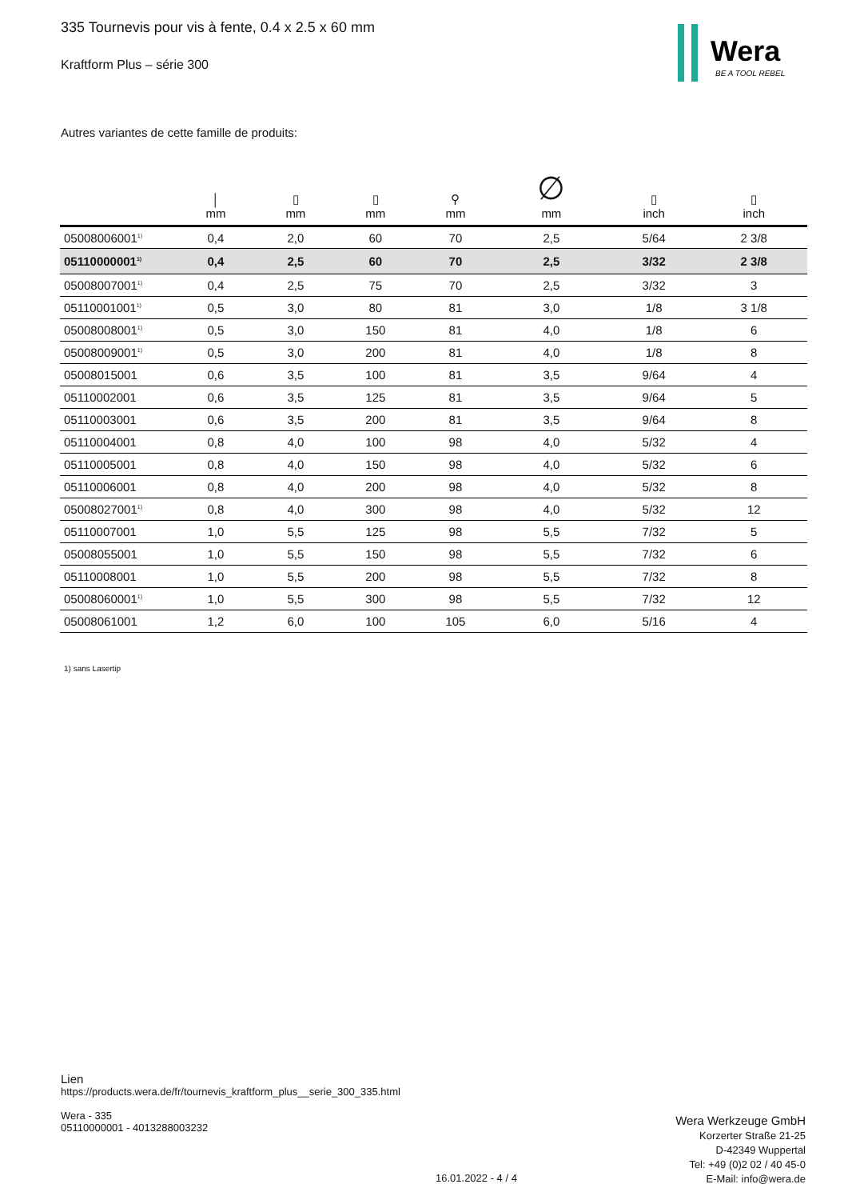335 Tournevis pour vis à fente, 0.4 x 2.5 x 60 mm
Kraftform Plus – série 300
Wera
BE A TOOL REBEL
Autres variantes de cette famille de produits:
| | │ mm | ▯ mm | ▯ mm | ⚲ mm | ∅ mm | ▯ inch | ▯ inch |
| --- | --- | --- | --- | --- | --- | --- | --- |
| 05008006001<sup>1)</sup> | 0,4 | 2,0 | 60 | 70 | 2,5 | 5/64 | 2 3/8 |
| 05110000001<sup>1)</sup> | 0,4 | 2,5 | 60 | 70 | 2,5 | 3/32 | 2 3/8 |
| 05008007001<sup>1)</sup> | 0,4 | 2,5 | 75 | 70 | 2,5 | 3/32 | 3 |
| 05110001001<sup>1)</sup> | 0,5 | 3,0 | 80 | 81 | 3,0 | 1/8 | 3 1/8 |
| 05008008001<sup>1)</sup> | 0,5 | 3,0 | 150 | 81 | 4,0 | 1/8 | 6 |
| 05008009001<sup>1)</sup> | 0,5 | 3,0 | 200 | 81 | 4,0 | 1/8 | 8 |
| 05008015001 | 0,6 | 3,5 | 100 | 81 | 3,5 | 9/64 | 4 |
| 05110002001 | 0,6 | 3,5 | 125 | 81 | 3,5 | 9/64 | 5 |
| 05110003001 | 0,6 | 3,5 | 200 | 81 | 3,5 | 9/64 | 8 |
| 05110004001 | 0,8 | 4,0 | 100 | 98 | 4,0 | 5/32 | 4 |
| 05110005001 | 0,8 | 4,0 | 150 | 98 | 4,0 | 5/32 | 6 |
| 05110006001 | 0,8 | 4,0 | 200 | 98 | 4,0 | 5/32 | 8 |
| 05008027001<sup>1)</sup> | 0,8 | 4,0 | 300 | 98 | 4,0 | 5/32 | 12 |
| 05110007001 | 1,0 | 5,5 | 125 | 98 | 5,5 | 7/32 | 5 |
| 05008055001 | 1,0 | 5,5 | 150 | 98 | 5,5 | 7/32 | 6 |
| 05110008001 | 1,0 | 5,5 | 200 | 98 | 5,5 | 7/32 | 8 |
| 05008060001<sup>1)</sup> | 1,0 | 5,5 | 300 | 98 | 5,5 | 7/32 | 12 |
| 05008061001 | 1,2 | 6,0 | 100 | 105 | 6,0 | 5/16 | 4 |
1) sans Lasertip
Lien
https://products.wera.de/fr/tournevis_kraftform_plus__serie_300_335.html
Wera - 335
05110000001 - 4013288003232
16.01.2022 - 4 / 4
Wera Werkzeuge GmbH
Korzerter Straße 21-25
D-42349 Wuppertal
Tel: +49 (0)2 02 / 40 45-0
E-Mail: info@wera.de